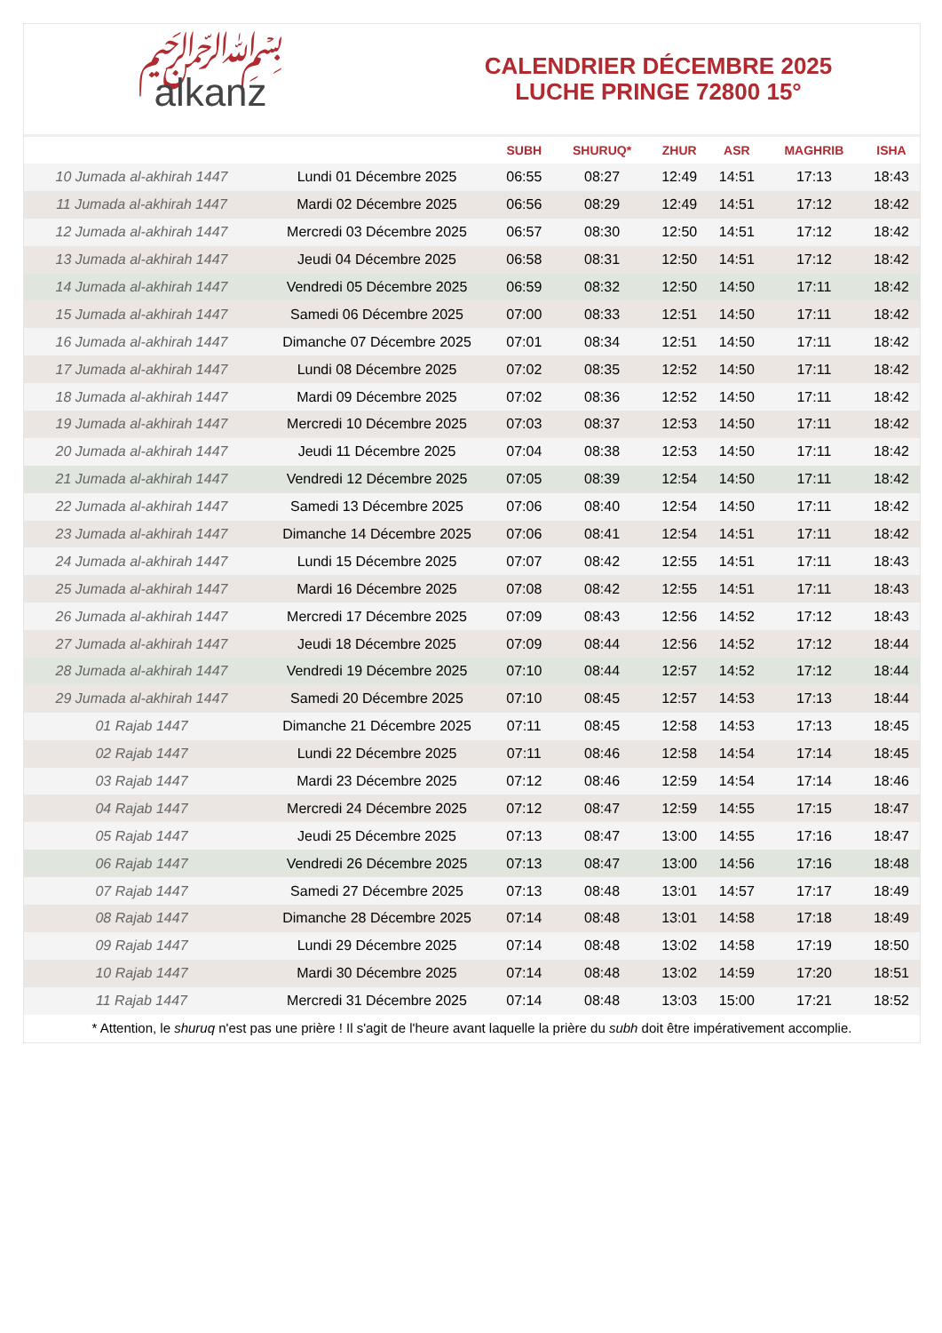﷽
alkanz
CALENDRIER DÉCEMBRE 2025
LUCHE PRINGE 72800 15°
| | | SUBH | SHURUQ* | ZHUR | ASR | MAGHRIB | ISHA |
| --- | --- | --- | --- | --- | --- | --- | --- |
| 10 Jumada al-akhirah 1447 | Lundi 01 Décembre 2025 | 06:55 | 08:27 | 12:49 | 14:51 | 17:13 | 18:43 |
| 11 Jumada al-akhirah 1447 | Mardi 02 Décembre 2025 | 06:56 | 08:29 | 12:49 | 14:51 | 17:12 | 18:42 |
| 12 Jumada al-akhirah 1447 | Mercredi 03 Décembre 2025 | 06:57 | 08:30 | 12:50 | 14:51 | 17:12 | 18:42 |
| 13 Jumada al-akhirah 1447 | Jeudi 04 Décembre 2025 | 06:58 | 08:31 | 12:50 | 14:51 | 17:12 | 18:42 |
| 14 Jumada al-akhirah 1447 | Vendredi 05 Décembre 2025 | 06:59 | 08:32 | 12:50 | 14:50 | 17:11 | 18:42 |
| 15 Jumada al-akhirah 1447 | Samedi 06 Décembre 2025 | 07:00 | 08:33 | 12:51 | 14:50 | 17:11 | 18:42 |
| 16 Jumada al-akhirah 1447 | Dimanche 07 Décembre 2025 | 07:01 | 08:34 | 12:51 | 14:50 | 17:11 | 18:42 |
| 17 Jumada al-akhirah 1447 | Lundi 08 Décembre 2025 | 07:02 | 08:35 | 12:52 | 14:50 | 17:11 | 18:42 |
| 18 Jumada al-akhirah 1447 | Mardi 09 Décembre 2025 | 07:02 | 08:36 | 12:52 | 14:50 | 17:11 | 18:42 |
| 19 Jumada al-akhirah 1447 | Mercredi 10 Décembre 2025 | 07:03 | 08:37 | 12:53 | 14:50 | 17:11 | 18:42 |
| 20 Jumada al-akhirah 1447 | Jeudi 11 Décembre 2025 | 07:04 | 08:38 | 12:53 | 14:50 | 17:11 | 18:42 |
| 21 Jumada al-akhirah 1447 | Vendredi 12 Décembre 2025 | 07:05 | 08:39 | 12:54 | 14:50 | 17:11 | 18:42 |
| 22 Jumada al-akhirah 1447 | Samedi 13 Décembre 2025 | 07:06 | 08:40 | 12:54 | 14:50 | 17:11 | 18:42 |
| 23 Jumada al-akhirah 1447 | Dimanche 14 Décembre 2025 | 07:06 | 08:41 | 12:54 | 14:51 | 17:11 | 18:42 |
| 24 Jumada al-akhirah 1447 | Lundi 15 Décembre 2025 | 07:07 | 08:42 | 12:55 | 14:51 | 17:11 | 18:43 |
| 25 Jumada al-akhirah 1447 | Mardi 16 Décembre 2025 | 07:08 | 08:42 | 12:55 | 14:51 | 17:11 | 18:43 |
| 26 Jumada al-akhirah 1447 | Mercredi 17 Décembre 2025 | 07:09 | 08:43 | 12:56 | 14:52 | 17:12 | 18:43 |
| 27 Jumada al-akhirah 1447 | Jeudi 18 Décembre 2025 | 07:09 | 08:44 | 12:56 | 14:52 | 17:12 | 18:44 |
| 28 Jumada al-akhirah 1447 | Vendredi 19 Décembre 2025 | 07:10 | 08:44 | 12:57 | 14:52 | 17:12 | 18:44 |
| 29 Jumada al-akhirah 1447 | Samedi 20 Décembre 2025 | 07:10 | 08:45 | 12:57 | 14:53 | 17:13 | 18:44 |
| 01 Rajab 1447 | Dimanche 21 Décembre 2025 | 07:11 | 08:45 | 12:58 | 14:53 | 17:13 | 18:45 |
| 02 Rajab 1447 | Lundi 22 Décembre 2025 | 07:11 | 08:46 | 12:58 | 14:54 | 17:14 | 18:45 |
| 03 Rajab 1447 | Mardi 23 Décembre 2025 | 07:12 | 08:46 | 12:59 | 14:54 | 17:14 | 18:46 |
| 04 Rajab 1447 | Mercredi 24 Décembre 2025 | 07:12 | 08:47 | 12:59 | 14:55 | 17:15 | 18:47 |
| 05 Rajab 1447 | Jeudi 25 Décembre 2025 | 07:13 | 08:47 | 13:00 | 14:55 | 17:16 | 18:47 |
| 06 Rajab 1447 | Vendredi 26 Décembre 2025 | 07:13 | 08:47 | 13:00 | 14:56 | 17:16 | 18:48 |
| 07 Rajab 1447 | Samedi 27 Décembre 2025 | 07:13 | 08:48 | 13:01 | 14:57 | 17:17 | 18:49 |
| 08 Rajab 1447 | Dimanche 28 Décembre 2025 | 07:14 | 08:48 | 13:01 | 14:58 | 17:18 | 18:49 |
| 09 Rajab 1447 | Lundi 29 Décembre 2025 | 07:14 | 08:48 | 13:02 | 14:58 | 17:19 | 18:50 |
| 10 Rajab 1447 | Mardi 30 Décembre 2025 | 07:14 | 08:48 | 13:02 | 14:59 | 17:20 | 18:51 |
| 11 Rajab 1447 | Mercredi 31 Décembre 2025 | 07:14 | 08:48 | 13:03 | 15:00 | 17:21 | 18:52 |
* Attention, le shuruq n'est pas une prière ! Il s'agit de l'heure avant laquelle la prière du subh doit être impérativement accomplie.